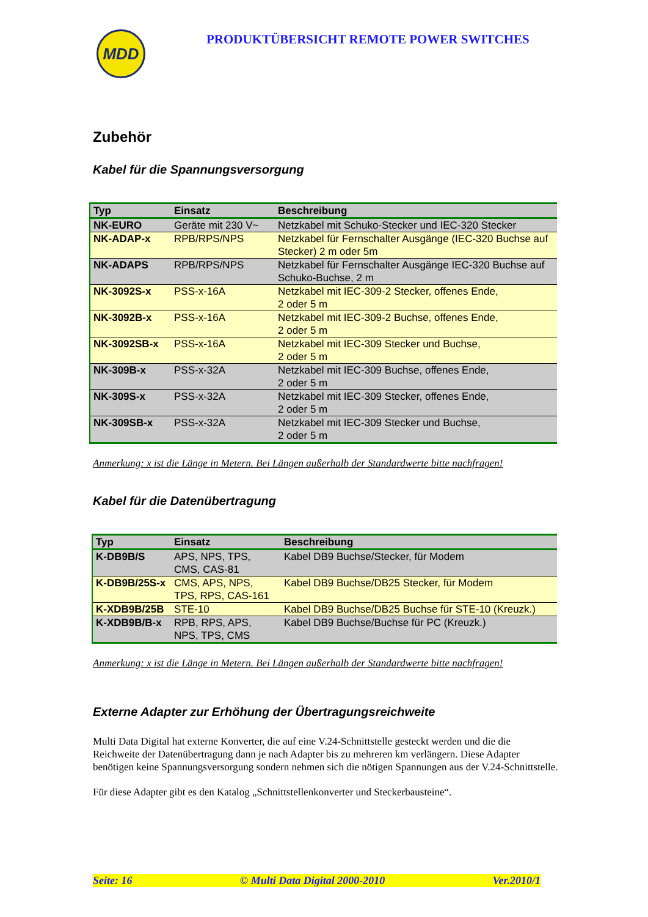MDD
PRODUKTÜBERSICHT REMOTE POWER SWITCHES
Zubehör
Kabel für die Spannungsversorgung
| Typ | Einsatz | Beschreibung |
| --- | --- | --- |
| NK-EURO | Geräte mit 230 V~ | Netzkabel mit Schuko-Stecker und IEC-320 Stecker |
| NK-ADAP-x | RPB/RPS/NPS | Netzkabel für Fernschalter Ausgänge (IEC-320 Buchse auf Stecker) 2 m oder 5m |
| NK-ADAPS | RPB/RPS/NPS | Netzkabel für Fernschalter Ausgänge IEC-320 Buchse auf Schuko-Buchse, 2 m |
| NK-3092S-x | PSS-x-16A | Netzkabel mit IEC-309-2 Stecker, offenes Ende, 2 oder 5 m |
| NK-3092B-x | PSS-x-16A | Netzkabel mit IEC-309-2 Buchse, offenes Ende, 2 oder 5 m |
| NK-3092SB-x | PSS-x-16A | Netzkabel mit IEC-309 Stecker und Buchse, 2 oder 5 m |
| NK-309B-x | PSS-x-32A | Netzkabel mit IEC-309 Buchse, offenes Ende, 2 oder 5 m |
| NK-309S-x | PSS-x-32A | Netzkabel mit IEC-309 Stecker, offenes Ende, 2 oder 5 m |
| NK-309SB-x | PSS-x-32A | Netzkabel mit IEC-309 Stecker und Buchse, 2 oder 5 m |
Anmerkung: x ist die Länge in Metern. Bei Längen außerhalb der Standardwerte bitte nachfragen!
Kabel für die Datenübertragung
| Typ | Einsatz | Beschreibung |
| --- | --- | --- |
| K-DB9B/S | APS, NPS, TPS, CMS, CAS-81 | Kabel DB9 Buchse/Stecker, für Modem |
| K-DB9B/25S-x | CMS, APS, NPS, TPS, RPS, CAS-161 | Kabel DB9 Buchse/DB25 Stecker, für Modem |
| K-XDB9B/25B | STE-10 | Kabel DB9 Buchse/DB25 Buchse für STE-10 (Kreuzk.) |
| K-XDB9B/B-x | RPB, RPS, APS, NPS, TPS, CMS | Kabel DB9 Buchse/Buchse für PC (Kreuzk.) |
Anmerkung: x ist die Länge in Metern. Bei Längen außerhalb der Standardwerte bitte nachfragen!
Externe Adapter zur Erhöhung der Übertragungsreichweite
Multi Data Digital hat externe Konverter, die auf eine V.24-Schnittstelle gesteckt werden und die die Reichweite der Datenübertragung dann je nach Adapter bis zu mehreren km verlängern. Diese Adapter benötigen keine Spannungsversorgung sondern nehmen sich die nötigen Spannungen aus der V.24-Schnittstelle.
Für diese Adapter gibt es den Katalog „Schnittstellenkonverter und Steckerbausteine“.
Seite: 16 © Multi Data Digital 2000-2010 Ver.2010/1